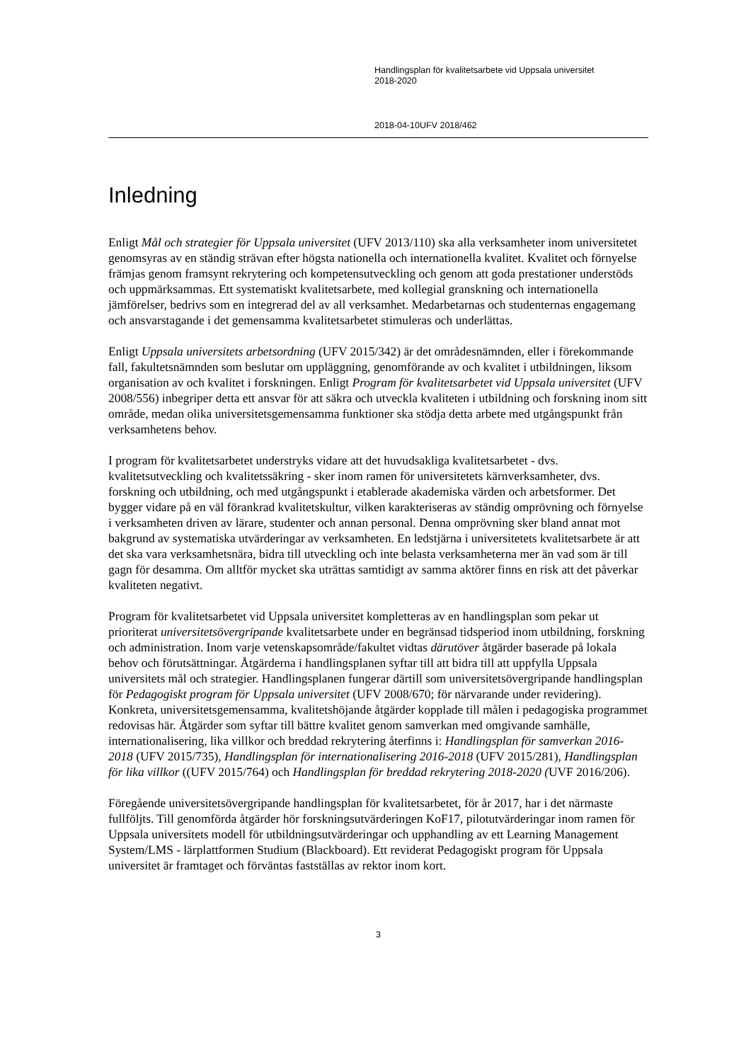Handlingsplan för kvalitetsarbete vid Uppsala universitet
2018-2020
2018-04-10 UFV 2018/462
Inledning
Enligt Mål och strategier för Uppsala universitet (UFV 2013/110) ska alla verksamheter inom universitetet genomsyras av en ständig strävan efter högsta nationella och internationella kvalitet. Kvalitet och förnyelse främjas genom framsynt rekrytering och kompetensutveckling och genom att goda prestationer understöds och uppmärksammas. Ett systematiskt kvalitetsarbete, med kollegial granskning och internationella jämförelser, bedrivs som en integrerad del av all verksamhet. Medarbetarnas och studenternas engagemang och ansvarstagande i det gemensamma kvalitetsarbetet stimuleras och underlättas.
Enligt Uppsala universitets arbetsordning (UFV 2015/342) är det områdesnämnden, eller i förekommande fall, fakultetsnämnden som beslutar om uppläggning, genomförande av och kvalitet i utbildningen, liksom organisation av och kvalitet i forskningen. Enligt Program för kvalitetsarbetet vid Uppsala universitet (UFV 2008/556) inbegriper detta ett ansvar för att säkra och utveckla kvaliteten i utbildning och forskning inom sitt område, medan olika universitetsgemensamma funktioner ska stödja detta arbete med utgångspunkt från verksamhetens behov.
I program för kvalitetsarbetet understryks vidare att det huvudsakliga kvalitetsarbetet - dvs. kvalitetsutveckling och kvalitetssäkring - sker inom ramen för universitetets kärnverksamheter, dvs. forskning och utbildning, och med utgångspunkt i etablerade akademiska värden och arbetsformer. Det bygger vidare på en väl förankrad kvalitetskultur, vilken karakteriseras av ständig omprövning och förnyelse i verksamheten driven av lärare, studenter och annan personal. Denna omprövning sker bland annat mot bakgrund av systematiska utvärderingar av verksamheten. En ledstjärna i universitetets kvalitetsarbete är att det ska vara verksamhetsnära, bidra till utveckling och inte belasta verksamheterna mer än vad som är till gagn för desamma. Om alltför mycket ska uträttas samtidigt av samma aktörer finns en risk att det påverkar kvaliteten negativt.
Program för kvalitetsarbetet vid Uppsala universitet kompletteras av en handlingsplan som pekar ut prioriterat universitetsövergripande kvalitetsarbete under en begränsad tidsperiod inom utbildning, forskning och administration. Inom varje vetenskapsområde/fakultet vidtas därutöver åtgärder baserade på lokala behov och förutsättningar. Åtgärderna i handlingsplanen syftar till att bidra till att uppfylla Uppsala universitets mål och strategier. Handlingsplanen fungerar därtill som universitetsövergripande handlingsplan för Pedagogiskt program för Uppsala universitet (UFV 2008/670; för närvarande under revidering). Konkreta, universitetsgemensamma, kvalitetshöjande åtgärder kopplade till målen i pedagogiska programmet redovisas här. Åtgärder som syftar till bättre kvalitet genom samverkan med omgivande samhälle, internationalisering, lika villkor och breddad rekrytering återfinns i: Handlingsplan för samverkan 2016-2018 (UFV 2015/735), Handlingsplan för internationalisering 2016-2018 (UFV 2015/281), Handlingsplan för lika villkor ((UFV 2015/764) och Handlingsplan för breddad rekrytering 2018-2020 (UVF 2016/206).
Föregående universitetsövergripande handlingsplan för kvalitetsarbetet, för år 2017, har i det närmaste fullföljts. Till genomförda åtgärder hör forskningsutvärderingen KoF17, pilotutvärderingar inom ramen för Uppsala universitets modell för utbildningsutvärderingar och upphandling av ett Learning Management System/LMS - lärplattformen Studium (Blackboard). Ett reviderat Pedagogiskt program för Uppsala universitet är framtaget och förväntas fastställas av rektor inom kort.
3